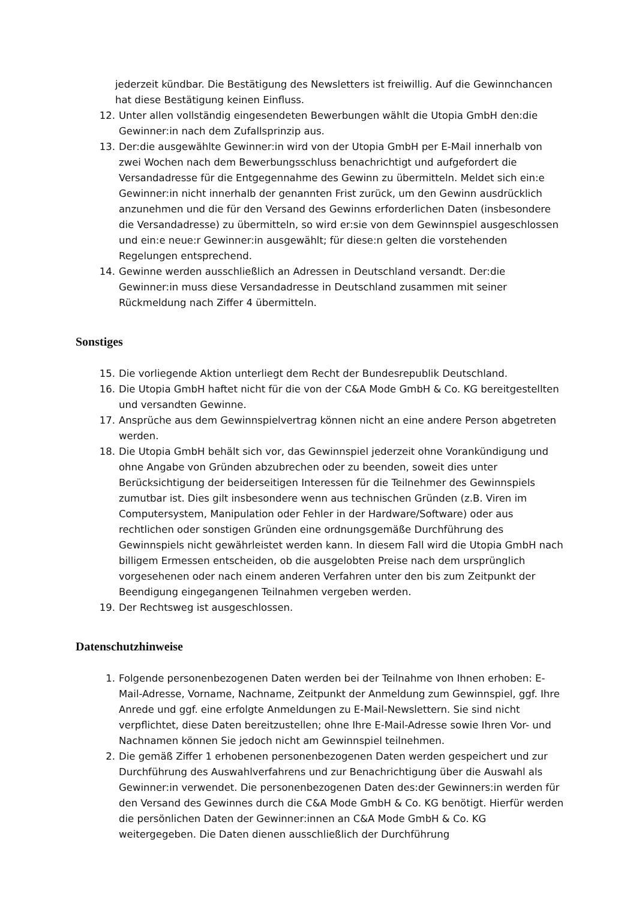jederzeit kündbar. Die Bestätigung des Newsletters ist freiwillig. Auf die Gewinnchancen hat diese Bestätigung keinen Einfluss.
12. Unter allen vollständig eingesendeten Bewerbungen wählt die Utopia GmbH den:die Gewinner:in nach dem Zufallsprinzip aus.
13. Der:die ausgewählte Gewinner:in wird von der Utopia GmbH per E-Mail innerhalb von zwei Wochen nach dem Bewerbungsschluss benachrichtigt und aufgefordert die Versandadresse für die Entgegennahme des Gewinn zu übermitteln. Meldet sich ein:e Gewinner:in nicht innerhalb der genannten Frist zurück, um den Gewinn ausdrücklich anzunehmen und die für den Versand des Gewinns erforderlichen Daten (insbesondere die Versandadresse) zu übermitteln, so wird er:sie von dem Gewinnspiel ausgeschlossen und ein:e neue:r Gewinner:in ausgewählt; für diese:n gelten die vorstehenden Regelungen entsprechend.
14. Gewinne werden ausschließlich an Adressen in Deutschland versandt. Der:die Gewinner:in muss diese Versandadresse in Deutschland zusammen mit seiner Rückmeldung nach Ziffer 4 übermitteln.
Sonstiges
15. Die vorliegende Aktion unterliegt dem Recht der Bundesrepublik Deutschland.
16. Die Utopia GmbH haftet nicht für die von der C&A Mode GmbH & Co. KG bereitgestellten und versandten Gewinne.
17. Ansprüche aus dem Gewinnspielvertrag können nicht an eine andere Person abgetreten werden.
18. Die Utopia GmbH behält sich vor, das Gewinnspiel jederzeit ohne Vorankündigung und ohne Angabe von Gründen abzubrechen oder zu beenden, soweit dies unter Berücksichtigung der beiderseitigen Interessen für die Teilnehmer des Gewinnspiels zumutbar ist. Dies gilt insbesondere wenn aus technischen Gründen (z.B. Viren im Computersystem, Manipulation oder Fehler in der Hardware/Software) oder aus rechtlichen oder sonstigen Gründen eine ordnungsgemäße Durchführung des Gewinnspiels nicht gewährleistet werden kann. In diesem Fall wird die Utopia GmbH nach billigem Ermessen entscheiden, ob die ausgelobten Preise nach dem ursprünglich vorgesehenen oder nach einem anderen Verfahren unter den bis zum Zeitpunkt der Beendigung eingegangenen Teilnahmen vergeben werden.
19. Der Rechtsweg ist ausgeschlossen.
Datenschutzhinweise
1. Folgende personenbezogenen Daten werden bei der Teilnahme von Ihnen erhoben: E-Mail-Adresse, Vorname, Nachname, Zeitpunkt der Anmeldung zum Gewinnspiel, ggf. Ihre Anrede und ggf. eine erfolgte Anmeldungen zu E-Mail-Newslettern. Sie sind nicht verpflichtet, diese Daten bereitzustellen; ohne Ihre E-Mail-Adresse sowie Ihren Vor- und Nachnamen können Sie jedoch nicht am Gewinnspiel teilnehmen.
2. Die gemäß Ziffer 1 erhobenen personenbezogenen Daten werden gespeichert und zur Durchführung des Auswahlverfahrens und zur Benachrichtigung über die Auswahl als Gewinner:in verwendet. Die personenbezogenen Daten des:der Gewinners:in werden für den Versand des Gewinnes durch die C&A Mode GmbH & Co. KG benötigt. Hierfür werden die persönlichen Daten der Gewinner:innen an C&A Mode GmbH & Co. KG weitergegeben. Die Daten dienen ausschließlich der Durchführung